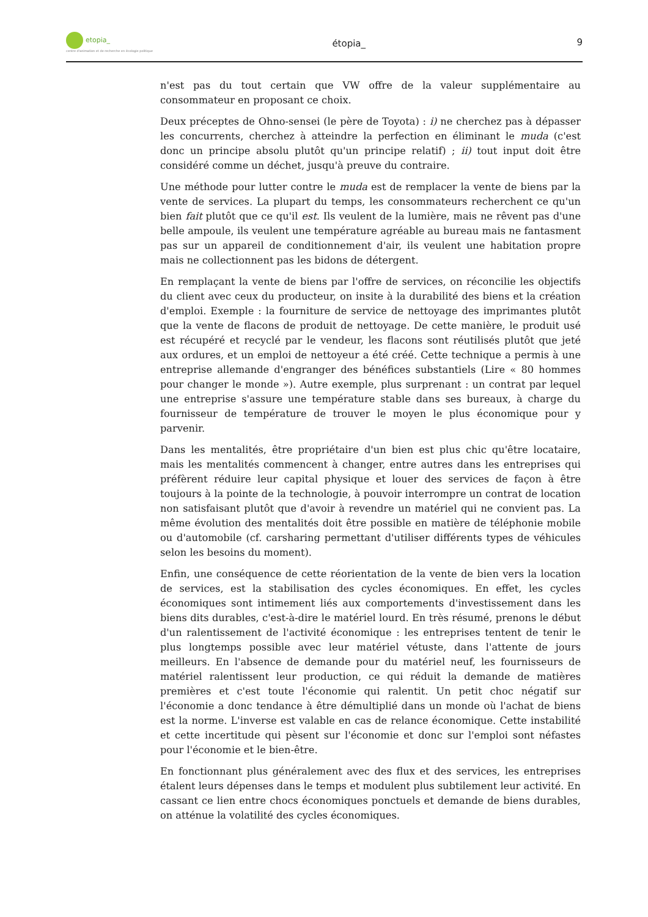etopia_
centre d'animation et de recherche en écologie politique
étopia_ 9
n'est pas du tout certain que VW offre de la valeur supplémentaire au consommateur en proposant ce choix.
Deux préceptes de Ohno-sensei (le père de Toyota) : i) ne cherchez pas à dépasser les concurrents, cherchez à atteindre la perfection en éliminant le muda (c'est donc un principe absolu plutôt qu'un principe relatif) ; ii) tout input doit être considéré comme un déchet, jusqu'à preuve du contraire.
Une méthode pour lutter contre le muda est de remplacer la vente de biens par la vente de services. La plupart du temps, les consommateurs recherchent ce qu'un bien fait plutôt que ce qu'il est. Ils veulent de la lumière, mais ne rêvent pas d'une belle ampoule, ils veulent une température agréable au bureau mais ne fantasment pas sur un appareil de conditionnement d'air, ils veulent une habitation propre mais ne collectionnent pas les bidons de détergent.
En remplaçant la vente de biens par l'offre de services, on réconcilie les objectifs du client avec ceux du producteur, on insite à la durabilité des biens et la création d'emploi. Exemple : la fourniture de service de nettoyage des imprimantes plutôt que la vente de flacons de produit de nettoyage. De cette manière, le produit usé est récupéré et recyclé par le vendeur, les flacons sont réutilisés plutôt que jeté aux ordures, et un emploi de nettoyeur a été créé. Cette technique a permis à une entreprise allemande d'engranger des bénéfices substantiels (Lire « 80 hommes pour changer le monde »). Autre exemple, plus surprenant : un contrat par lequel une entreprise s'assure une température stable dans ses bureaux, à charge du fournisseur de température de trouver le moyen le plus économique pour y parvenir.
Dans les mentalités, être propriétaire d'un bien est plus chic qu'être locataire, mais les mentalités commencent à changer, entre autres dans les entreprises qui préfèrent réduire leur capital physique et louer des services de façon à être toujours à la pointe de la technologie, à pouvoir interrompre un contrat de location non satisfaisant plutôt que d'avoir à revendre un matériel qui ne convient pas. La même évolution des mentalités doit être possible en matière de téléphonie mobile ou d'automobile (cf. carsharing permettant d'utiliser différents types de véhicules selon les besoins du moment).
Enfin, une conséquence de cette réorientation de la vente de bien vers la location de services, est la stabilisation des cycles économiques. En effet, les cycles économiques sont intimement liés aux comportements d'investissement dans les biens dits durables, c'est-à-dire le matériel lourd. En très résumé, prenons le début d'un ralentissement de l'activité économique : les entreprises tentent de tenir le plus longtemps possible avec leur matériel vétuste, dans l'attente de jours meilleurs. En l'absence de demande pour du matériel neuf, les fournisseurs de matériel ralentissent leur production, ce qui réduit la demande de matières premières et c'est toute l'économie qui ralentit. Un petit choc négatif sur l'économie a donc tendance à être démultiplié dans un monde où l'achat de biens est la norme. L'inverse est valable en cas de relance économique. Cette instabilité et cette incertitude qui pèsent sur l'économie et donc sur l'emploi sont néfastes pour l'économie et le bien-être.
En fonctionnant plus généralement avec des flux et des services, les entreprises étalent leurs dépenses dans le temps et modulent plus subtilement leur activité. En cassant ce lien entre chocs économiques ponctuels et demande de biens durables, on atténue la volatilité des cycles économiques.